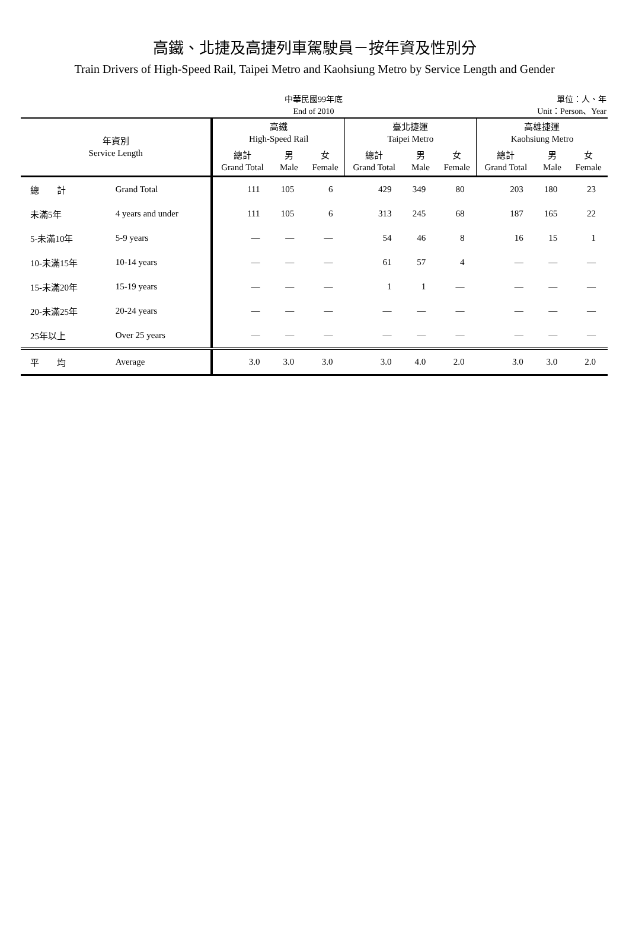高鐵、北捷及高捷列車駕駛員－按年資及性別分
Train Drivers of High-Speed Rail, Taipei Metro and Kaohsiung Metro by Service Length and Gender
中華民國99年底
End of 2010
單位：人、年
Unit：Person、Year
| 年資別 Service Length | | 高鐵 High-Speed Rail | | | 臺北捷運 Taipei Metro | | | 高雄捷運 Kaohsiung Metro | | |
| --- | --- | --- | --- | --- | --- | --- | --- | --- | --- | --- |
| | | 總計 Grand Total | 男 Male | 女 Female | 總計 Grand Total | 男 Male | 女 Female | 總計 Grand Total | 男 Male | 女 Female |
| 總 計 | Grand Total | 111 | 105 | 6 | 429 | 349 | 80 | 203 | 180 | 23 |
| 未滿5年 | 4 years and under | 111 | 105 | 6 | 313 | 245 | 68 | 187 | 165 | 22 |
| 5-未滿10年 | 5-9 years | — | — | — | 54 | 46 | 8 | 16 | 15 | 1 |
| 10-未滿15年 | 10-14 years | — | — | — | 61 | 57 | 4 | — | — | — |
| 15-未滿20年 | 15-19 years | — | — | — | 1 | 1 | — | — | — | — |
| 20-未滿25年 | 20-24 years | — | — | — | — | — | — | — | — | — |
| 25年以上 | Over 25 years | — | — | — | — | — | — | — | — | — |
| 平 均 | Average | 3.0 | 3.0 | 3.0 | 3.0 | 4.0 | 2.0 | 3.0 | 3.0 | 2.0 |